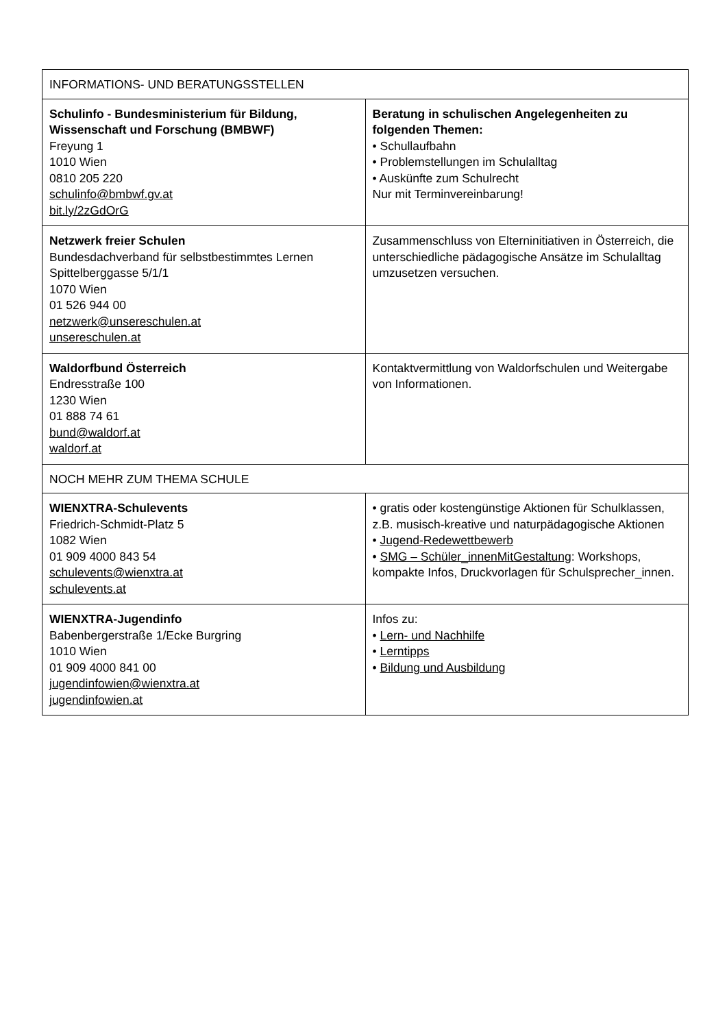| INFORMATIONS- UND BERATUNGSSTELLEN | |
| Schulinfo - Bundesministerium für Bildung, Wissenschaft und Forschung (BMBWF) Freyung 1 1010 Wien 0810 205 220 schulinfo@bmbwf.gv.at bit.ly/2zGdOrG | Beratung in schulischen Angelegenheiten zu folgenden Themen: • Schullaufbahn • Problemstellungen im Schulalltag • Auskünfte zum Schulrecht Nur mit Terminvereinbarung! |
| Netzwerk freier Schulen Bundesdachverband für selbstbestimmtes Lernen Spittelberggasse 5/1/1 1070 Wien 01 526 944 00 netzwerk@unsereschulen.at unsereschulen.at | Zusammenschluss von Elterninitiativen in Österreich, die unterschiedliche pädagogische Ansätze im Schulalltag umzusetzen versuchen. |
| Waldorfbund Österreich Endresstraße 100 1230 Wien 01 888 74 61 bund@waldorf.at waldorf.at | Kontaktvermittlung von Waldorfschulen und Weitergabe von Informationen. |
| NOCH MEHR ZUM THEMA SCHULE | |
| WIENXTRA-Schulevents Friedrich-Schmidt-Platz 5 1082 Wien 01 909 4000 843 54 schulevents@wienxtra.at schulevents.at | • gratis oder kostengünstige Aktionen für Schulklassen, z.B. musisch-kreative und naturpädagogische Aktionen • Jugend-Redewettbewerb • SMG – Schüler_innenMitGestaltung : Workshops, kompakte Infos, Druckvorlagen für Schulsprecher_innen. |
| WIENXTRA-Jugendinfo Babenbergerstraße 1/Ecke Burgring 1010 Wien 01 909 4000 841 00 jugendinfowien@wienxtra.at jugendinfowien.at | Infos zu: • Lern- und Nachhilfe • Lerntipps • Bildung und Ausbildung |